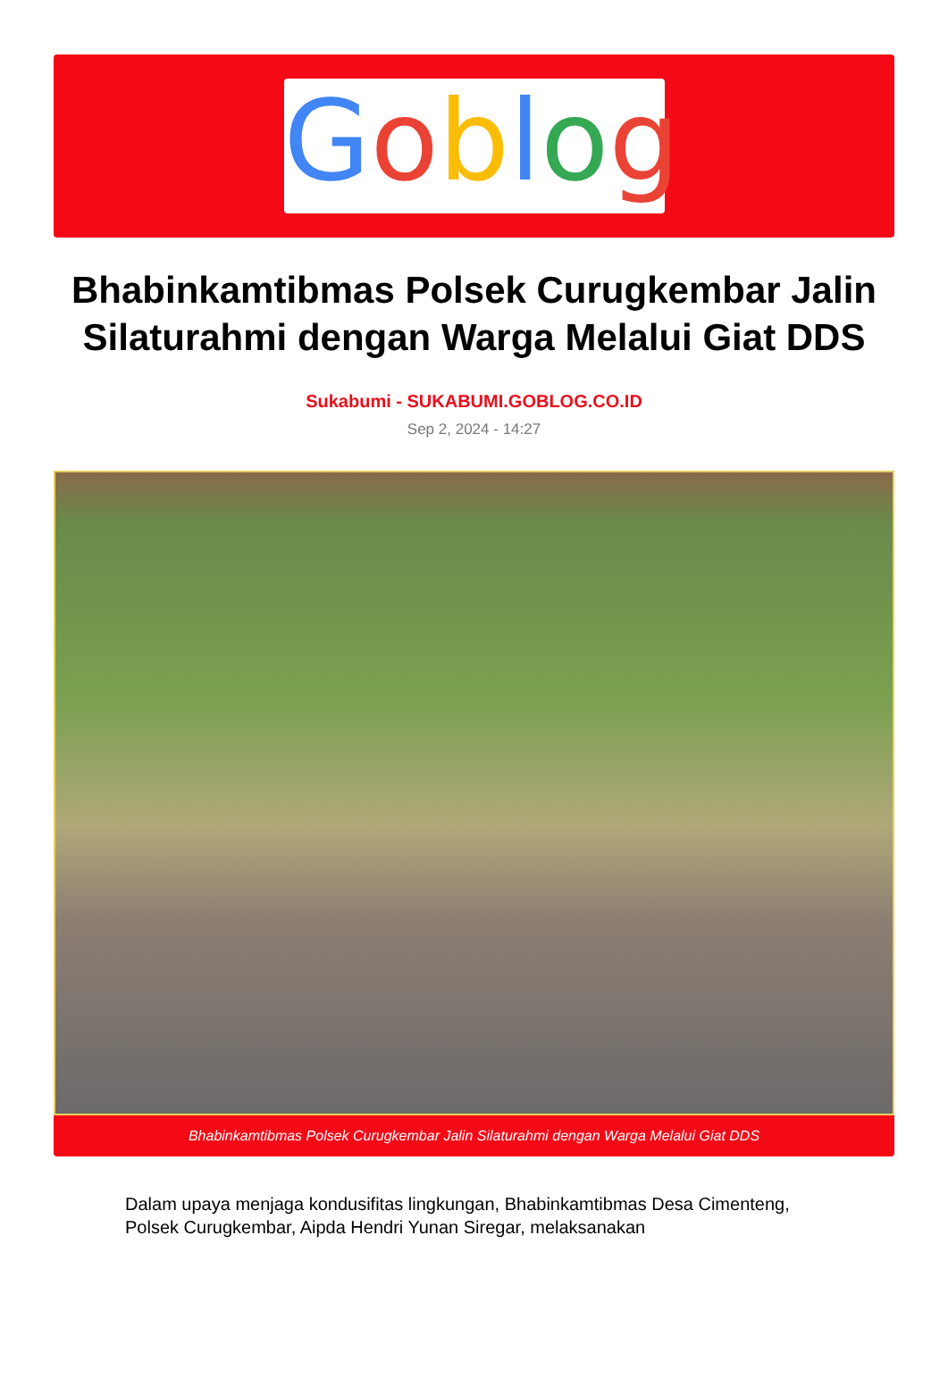Goblog
Bhabinkamtibmas Polsek Curugkembar Jalin Silaturahmi dengan Warga Melalui Giat DDS
Sukabumi - SUKABUMI.GOBLOG.CO.ID
Sep 2, 2024 - 14:27
Bhabinkamtibmas Polsek Curugkembar Jalin Silaturahmi dengan Warga Melalui Giat DDS
Dalam upaya menjaga kondusifitas lingkungan, Bhabinkamtibmas Desa Cimenteng, Polsek Curugkembar, Aipda Hendri Yunan Siregar, melaksanakan